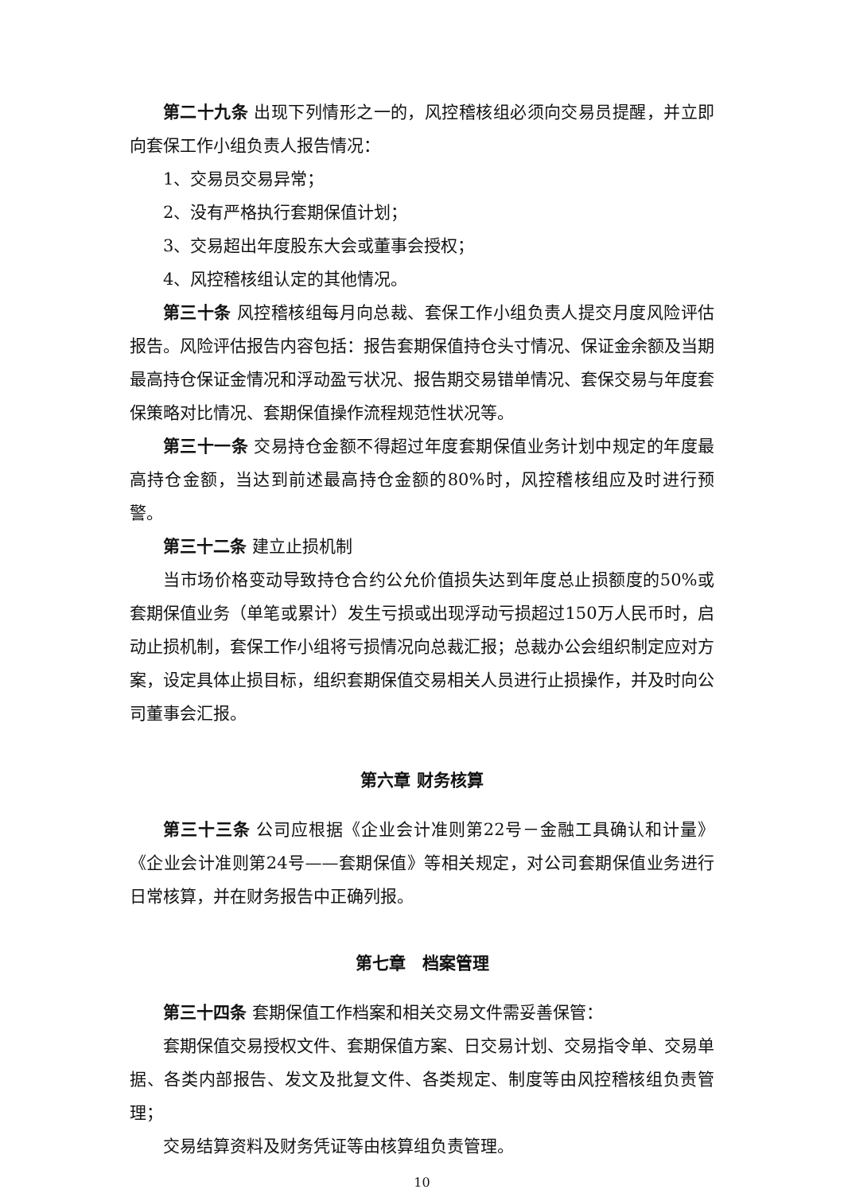第二十九条 出现下列情形之一的，风控稽核组必须向交易员提醒，并立即向套保工作小组负责人报告情况：
1、交易员交易异常；
2、没有严格执行套期保值计划；
3、交易超出年度股东大会或董事会授权；
4、风控稽核组认定的其他情况。
第三十条 风控稽核组每月向总裁、套保工作小组负责人提交月度风险评估报告。风险评估报告内容包括：报告套期保值持仓头寸情况、保证金余额及当期最高持仓保证金情况和浮动盈亏状况、报告期交易错单情况、套保交易与年度套保策略对比情况、套期保值操作流程规范性状况等。
第三十一条 交易持仓金额不得超过年度套期保值业务计划中规定的年度最高持仓金额，当达到前述最高持仓金额的80%时，风控稽核组应及时进行预警。
第三十二条 建立止损机制
当市场价格变动导致持仓合约公允价值损失达到年度总止损额度的50%或套期保值业务（单笔或累计）发生亏损或出现浮动亏损超过150万人民币时，启动止损机制，套保工作小组将亏损情况向总裁汇报；总裁办公会组织制定应对方案，设定具体止损目标，组织套期保值交易相关人员进行止损操作，并及时向公司董事会汇报。
第六章 财务核算
第三十三条 公司应根据《企业会计准则第22号－金融工具确认和计量》《企业会计准则第24号——套期保值》等相关规定，对公司套期保值业务进行日常核算，并在财务报告中正确列报。
第七章　档案管理
第三十四条 套期保值工作档案和相关交易文件需妥善保管：
套期保值交易授权文件、套期保值方案、日交易计划、交易指令单、交易单据、各类内部报告、发文及批复文件、各类规定、制度等由风控稽核组负责管理；
交易结算资料及财务凭证等由核算组负责管理。
10